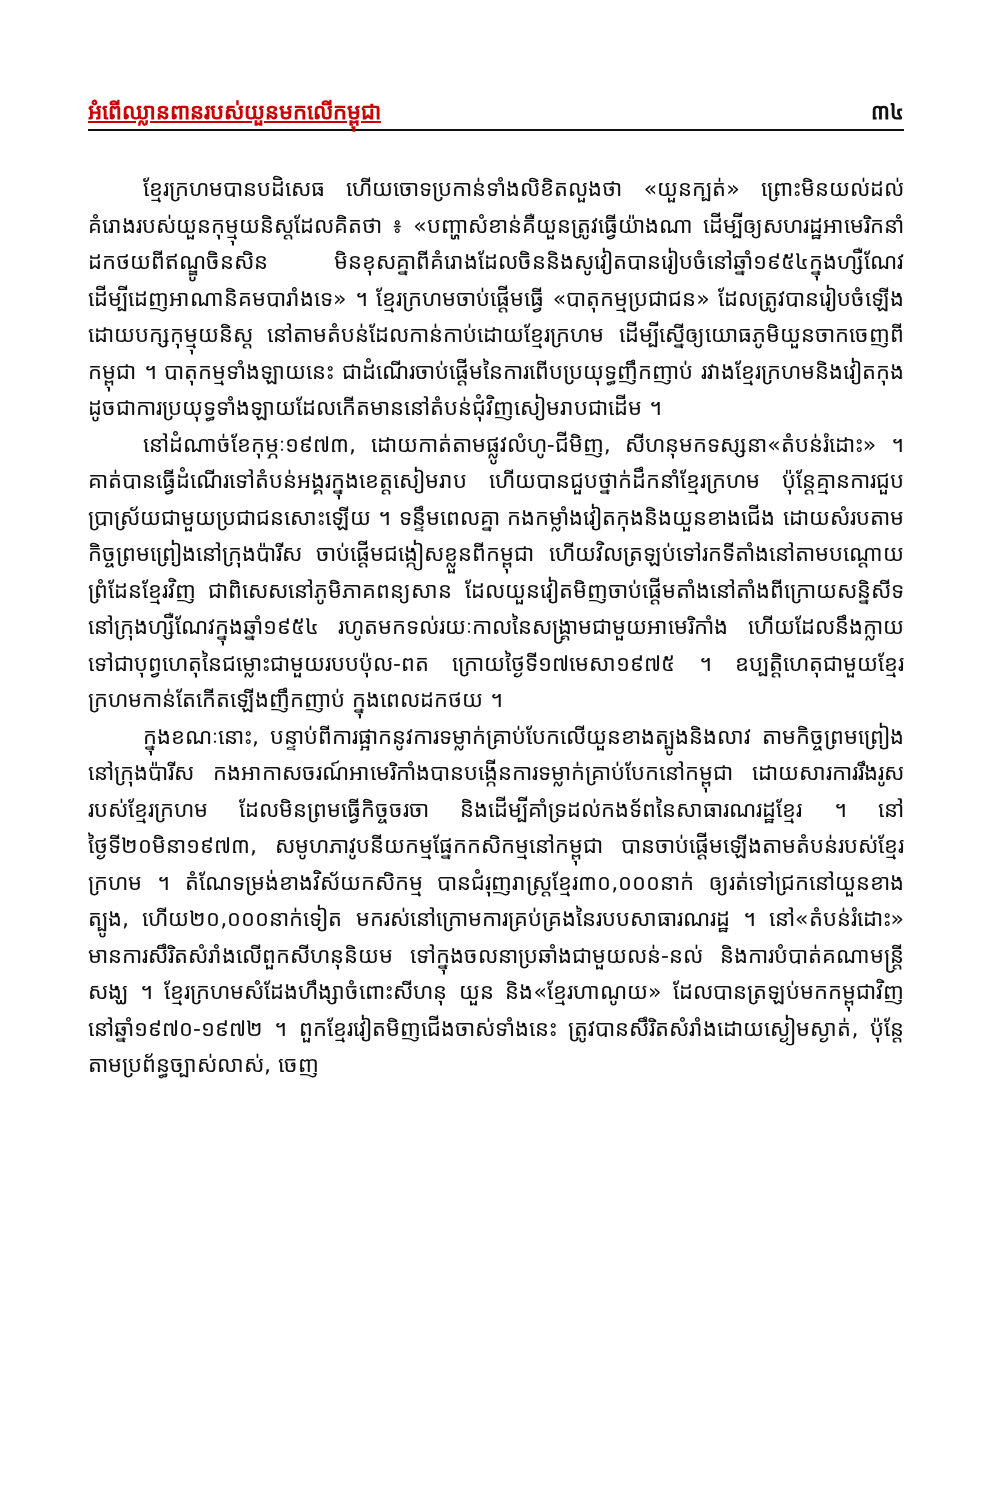អំពើឈ្លានពានរបស់យួនមកលើកម្ពុជា ៣៤
ខ្មែរក្រហមបានបដិសេធ ហើយចោទប្រកាន់ទាំងលិខិតលួងថា «យួនក្បត់» ព្រោះមិនយល់ដល់គំរោងរបស់យួនកុម្មុយនិស្តដែលគិតថា ៖ «បញ្ហាសំខាន់គឺយួនត្រូវធ្វើយ៉ាងណា ដើម្បីឲ្យសហរដ្ឋអាមេរិកនាំដកថយពីឥណ្ឌូចិនសិន មិនខុសគ្នាពីគំរោងដែលចិននិងសូវៀតបានរៀបចំនៅឆ្នាំ១៩៥៤ក្នុងហ្សឺណែវ ដើម្បីដេញអាណានិគមបារាំងទេ» ។ ខ្មែរក្រហមចាប់ផ្តើមធ្វើ «បាតុកម្មប្រជាជន» ដែលត្រូវបានរៀបចំឡើងដោយបក្សកុម្មុយនិស្ត នៅតាមតំបន់ដែលកាន់កាប់ដោយខ្មែរក្រហម ដើម្បីស្នើឲ្យយោធភូមិយួនចាកចេញពីកម្ពុជា ។ បាតុកម្មទាំងឡាយនេះ ជាដំណើរចាប់ផ្តើមនៃការពើបប្រយុទ្ធញឹកញាប់ រវាងខ្មែរក្រហមនិងវៀតកុង ដូចជាការប្រយុទ្ធទាំងឡាយដែលកើតមាននៅតំបន់ជុំវិញសៀមរាបជាដើម ។
នៅដំណាច់ខែកុម្ភៈ១៩៧៣, ដោយកាត់តាមផ្លូវលំហូ-ជីមិញ, សីហនុមកទស្សនា«តំបន់រំដោះ» ។ គាត់បានធ្វើដំណើរទៅតំបន់អង្គរក្នុងខេត្តសៀមរាប ហើយបានជួបថ្នាក់ដឹកនាំខ្មែរក្រហម ប៉ុន្តែគ្មានការជួបប្រាស្រ័យជាមួយប្រជាជនសោះឡើយ ។ ទន្ទឹមពេលគ្នា កងកម្លាំងវៀតកុងនិងយួនខាងជើង ដោយសំរបតាមកិច្ចព្រមព្រៀងនៅក្រុងប៉ារីស ចាប់ផ្តើមជង្កៀសខ្លួនពីកម្ពុជា ហើយវិលត្រឡប់ទៅរកទីតាំងនៅតាមបណ្តោយព្រំដែនខ្មែរវិញ ជាពិសេសនៅភូមិភាគពន្យសាន ដែលយួនវៀតមិញចាប់ផ្តើមតាំងនៅតាំងពីក្រោយសន្និសីទនៅក្រុងហ្សឺណែវក្នុងឆ្នាំ១៩៥៤ រហូតមកទល់រយៈកាលនៃសង្គ្រាមជាមួយអាមេរិកាំង ហើយដែលនឹងក្លាយទៅជាបុព្វហេតុនៃជម្លោះជាមួយរបបប៉ុល-ពត ក្រោយថ្ងៃទី១៧មេសា១៩៧៥ ។ ឧប្បត្តិហេតុជាមួយខ្មែរក្រហមកាន់តែកើតឡើងញឹកញាប់ ក្នុងពេលដកថយ ។
ក្នុងខណៈនោះ, បន្ទាប់ពីការផ្អាកនូវការទម្លាក់គ្រាប់បែកលើយួនខាងត្បូងនិងលាវ តាមកិច្ចព្រមព្រៀងនៅក្រុងប៉ារីស កងអាកាសចរណ៍អាមេរិកាំងបានបង្កើនការទម្លាក់គ្រាប់បែកនៅកម្ពុជា ដោយសារការរឹងរូសរបស់ខ្មែរក្រហម ដែលមិនព្រមធ្វើកិច្ចចរចា និងដើម្បីគាំទ្រដល់កងទ័ពនៃសាធារណរដ្ឋខ្មែរ ។ នៅថ្ងៃទី២០មិនា១៩៧៣, សមូហភាវូបនីយកម្មផ្នែកកសិកម្មនៅកម្ពុជា បានចាប់ផ្តើមឡើងតាមតំបន់របស់ខ្មែរក្រហម ។ តំណែទម្រង់ខាងវិស័យកសិកម្ម បានជំរុញរាស្ត្រខ្មែរ៣០,០០០នាក់ ឲ្យរត់ទៅជ្រកនៅយួនខាងត្បូង, ហើយ២០,០០០នាក់ទៀត មករស់នៅក្រោមការគ្រប់គ្រងនៃរបបសាធារណរដ្ឋ ។ នៅ«តំបន់រំដោះ» មានការសឹរិតសំរាំងលើពួកសីហនុនិយម ទៅក្នុងចលនាប្រឆាំងជាមួយលន់-នល់ និងការបំបាត់គណាមន្ត្រីសង្ឃ ។ ខ្មែរក្រហមសំដែងហឹង្សាចំពោះសីហនុ យួន និង«ខ្មែរហាណូយ» ដែលបានត្រឡប់មកកម្ពុជាវិញ នៅឆ្នាំ១៩៧០-១៩៧២ ។ ពួកខ្មែរវៀតមិញជើងចាស់ទាំងនេះ ត្រូវបានសឹរិតសំរាំងដោយស្ងៀមស្ងាត់, ប៉ុន្តែតាមប្រព័ន្ធច្បាស់លាស់, ចេញ